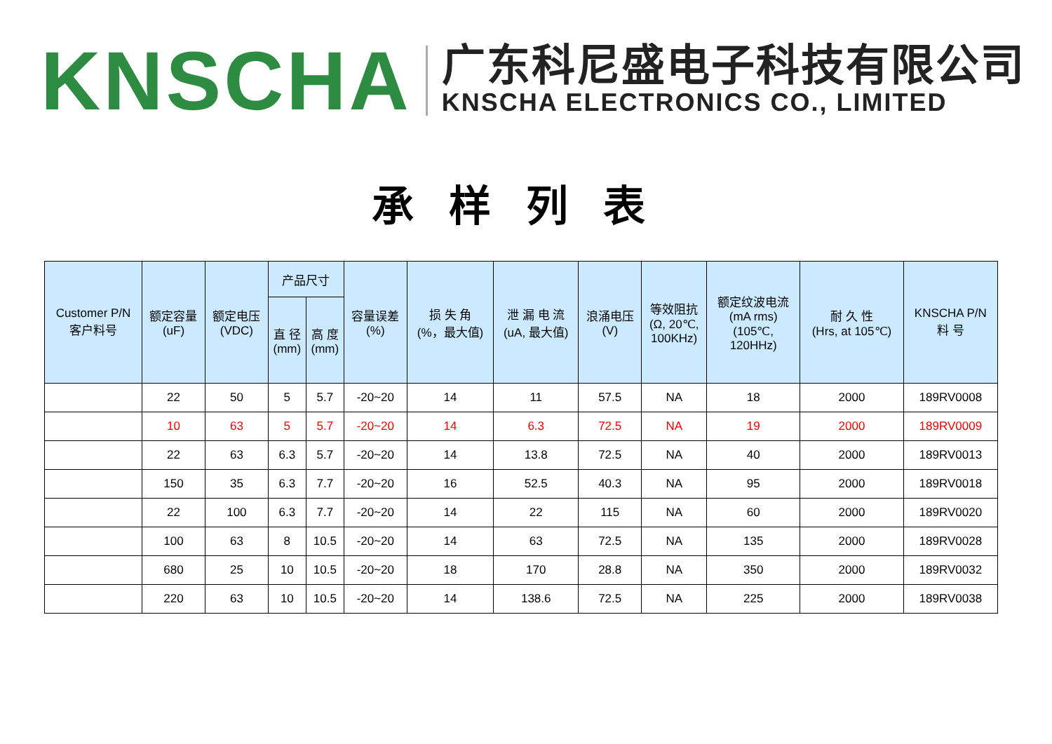KNSCHA
广东科尼盛电子科技有限公司
KNSCHA ELECTRONICS CO., LIMITED
承样列表
| Customer P/N 客户料号 | 额定容量 (uF) | 额定电压 (VDC) | 产品尺寸 | | 容量误差 (%) | 损 失 角 (%，最大值) | 泄 漏 电 流 (uA, 最大值) | 浪涌电压 (V) | 等效阻抗 (Ω, 20℃, 100KHz) | 额定纹波电流 (mA rms) (105℃, 120HHz) | 耐 久 性 (Hrs, at 105℃) | KNSCHA P/N 料 号 |
| --- | --- | --- | --- | --- | --- | --- | --- | --- | --- | --- | --- | --- |
| | | | 直 径 (mm) | 高 度 (mm) | | | | | | | | |
| | 22 | 50 | 5 | 5.7 | -20~20 | 14 | 11 | 57.5 | NA | 18 | 2000 | 189RV0008 |
| | 10 | 63 | 5 | 5.7 | -20~20 | 14 | 6.3 | 72.5 | NA | 19 | 2000 | 189RV0009 |
| | 22 | 63 | 6.3 | 5.7 | -20~20 | 14 | 13.8 | 72.5 | NA | 40 | 2000 | 189RV0013 |
| | 150 | 35 | 6.3 | 7.7 | -20~20 | 16 | 52.5 | 40.3 | NA | 95 | 2000 | 189RV0018 |
| | 22 | 100 | 6.3 | 7.7 | -20~20 | 14 | 22 | 115 | NA | 60 | 2000 | 189RV0020 |
| | 100 | 63 | 8 | 10.5 | -20~20 | 14 | 63 | 72.5 | NA | 135 | 2000 | 189RV0028 |
| | 680 | 25 | 10 | 10.5 | -20~20 | 18 | 170 | 28.8 | NA | 350 | 2000 | 189RV0032 |
| | 220 | 63 | 10 | 10.5 | -20~20 | 14 | 138.6 | 72.5 | NA | 225 | 2000 | 189RV0038 |